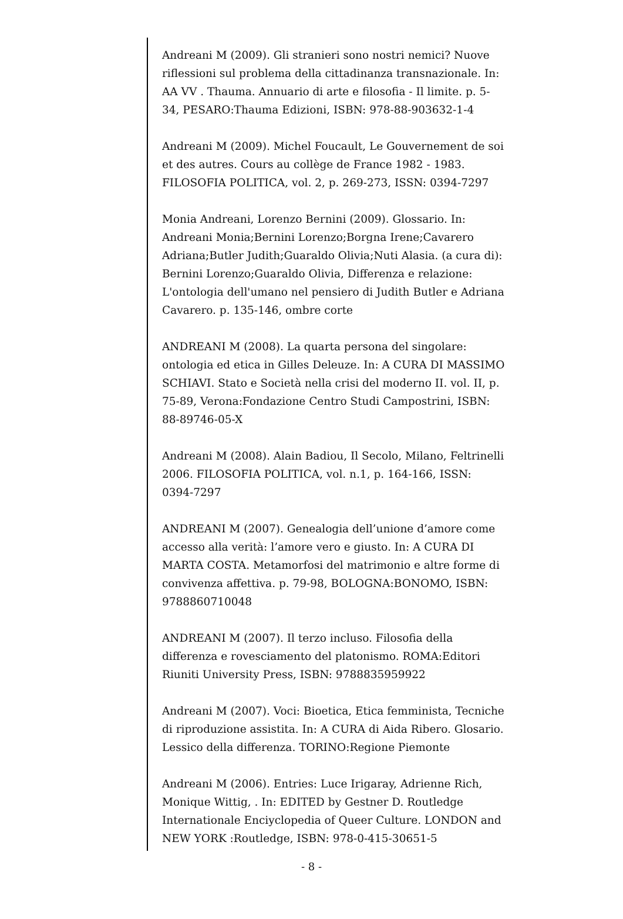Andreani M (2009). Gli stranieri sono nostri nemici? Nuove riflessioni sul problema della cittadinanza transnazionale. In: AA VV . Thauma. Annuario di arte e filosofia - Il limite. p. 5-34, PESARO:Thauma Edizioni, ISBN: 978-88-903632-1-4
Andreani M (2009). Michel Foucault, Le Gouvernement de soi et des autres. Cours au collège de France 1982 - 1983. FILOSOFIA POLITICA, vol. 2, p. 269-273, ISSN: 0394-7297
Monia Andreani, Lorenzo Bernini (2009). Glossario. In: Andreani Monia;Bernini Lorenzo;Borgna Irene;Cavarero Adriana;Butler Judith;Guaraldo Olivia;Nuti Alasia. (a cura di): Bernini Lorenzo;Guaraldo Olivia, Differenza e relazione: L'ontologia dell'umano nel pensiero di Judith Butler e Adriana Cavarero. p. 135-146, ombre corte
ANDREANI M (2008). La quarta persona del singolare: ontologia ed etica in Gilles Deleuze. In: A CURA DI MASSIMO SCHIAVI. Stato e Società nella crisi del moderno II. vol. II, p. 75-89, Verona:Fondazione Centro Studi Campostrini, ISBN: 88-89746-05-X
Andreani M (2008). Alain Badiou, Il Secolo, Milano, Feltrinelli 2006. FILOSOFIA POLITICA, vol. n.1, p. 164-166, ISSN: 0394-7297
ANDREANI M (2007). Genealogia dell’unione d’amore come accesso alla verità: l’amore vero e giusto. In: A CURA DI MARTA COSTA. Metamorfosi del matrimonio e altre forme di convivenza affettiva. p. 79-98, BOLOGNA:BONOMO, ISBN: 9788860710048
ANDREANI M (2007). Il terzo incluso. Filosofia della differenza e rovesciamento del platonismo. ROMA:Editori Riuniti University Press, ISBN: 9788835959922
Andreani M (2007). Voci: Bioetica, Etica femminista, Tecniche di riproduzione assistita. In: A CURA di Aida Ribero. Glosario. Lessico della differenza. TORINO:Regione Piemonte
Andreani M (2006). Entries: Luce Irigaray, Adrienne Rich, Monique Wittig, . In: EDITED by Gestner D. Routledge Internationale Enciyclopedia of Queer Culture. LONDON and NEW YORK :Routledge, ISBN: 978-0-415-30651-5
- 8 -